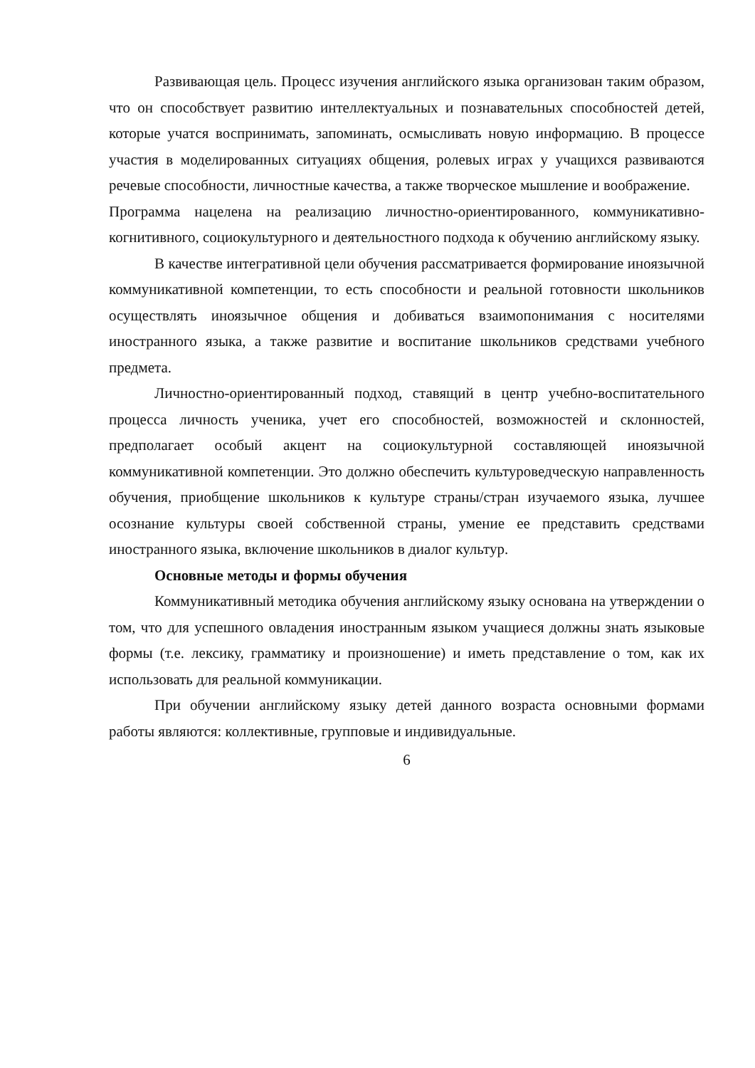Развивающая цель. Процесс изучения английского языка организован таким образом, что он способствует развитию интеллектуальных и познавательных способностей детей, которые учатся воспринимать, запоминать, осмысливать новую информацию. В процессе участия в моделированных ситуациях общения, ролевых играх у учащихся развиваются речевые способности, личностные качества, а также творческое мышление и воображение.
Программа нацелена на реализацию личностно-ориентированного, коммуникативно-когнитивного, социокультурного и деятельностного подхода к обучению английскому языку.
В качестве интегративной цели обучения рассматривается формирование иноязычной коммуникативной компетенции, то есть способности и реальной готовности школьников осуществлять иноязычное общения и добиваться взаимопонимания с носителями иностранного языка, а также развитие и воспитание школьников средствами учебного предмета.
Личностно-ориентированный подход, ставящий в центр учебно-воспитательного процесса личность ученика, учет его способностей, возможностей и склонностей, предполагает особый акцент на социокультурной составляющей иноязычной коммуникативной компетенции. Это должно обеспечить культуроведческую направленность обучения, приобщение школьников к культуре страны/стран изучаемого языка, лучшее осознание культуры своей собственной страны, умение ее представить средствами иностранного языка, включение школьников в диалог культур.
Основные методы и формы обучения
Коммуникативный методика обучения английскому языку основана на утверждении о том, что для успешного овладения иностранным языком учащиеся должны знать языковые формы (т.е. лексику, грамматику и произношение) и иметь представление о том, как их использовать для реальной коммуникации.
При обучении английскому языку детей данного возраста основными формами работы являются: коллективные, групповые и индивидуальные.
6